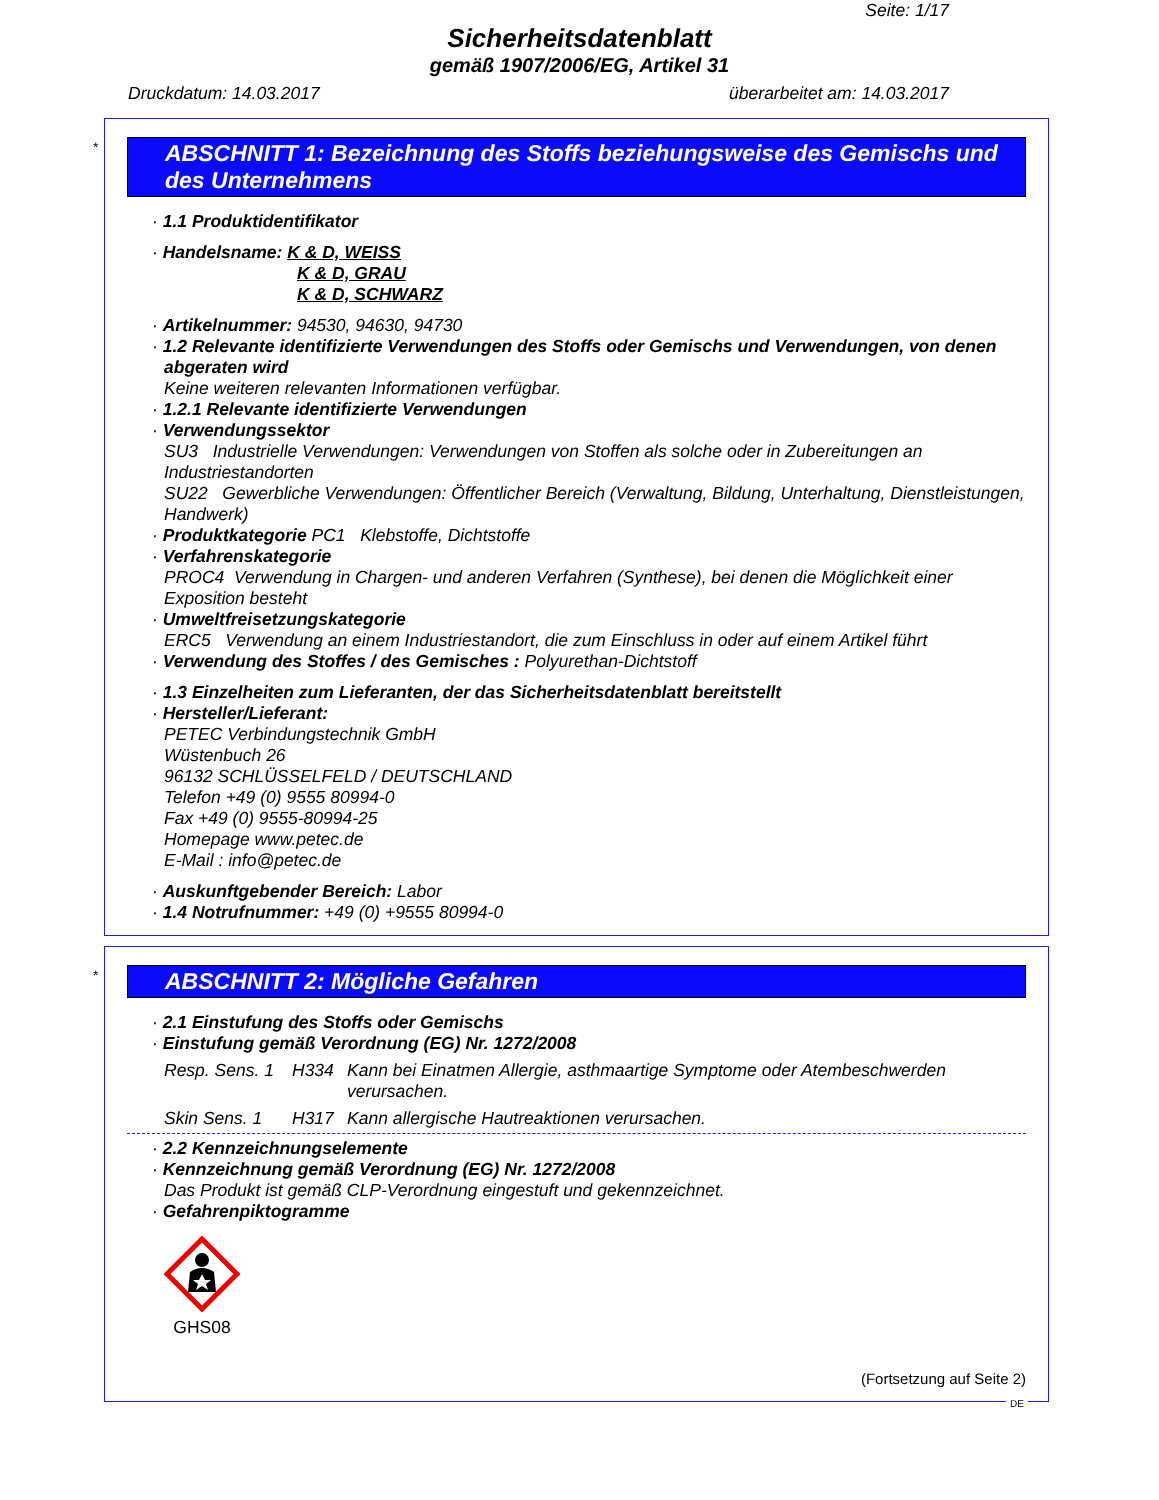Seite: 1/17
Sicherheitsdatenblatt
gemäß 1907/2006/EG, Artikel 31
Druckdatum: 14.03.2017 überarbeitet am: 14.03.2017
*
ABSCHNITT 1: Bezeichnung des Stoffs beziehungsweise des Gemischs und des Unternehmens
· 1.1 Produktidentifikator
· Handelsname: K & D, WEISS
K & D, GRAU
K & D, SCHWARZ
· Artikelnummer: 94530, 94630, 94730
· 1.2 Relevante identifizierte Verwendungen des Stoffs oder Gemischs und Verwendungen, von denen abgeraten wird
Keine weiteren relevanten Informationen verfügbar.
· 1.2.1 Relevante identifizierte Verwendungen
· Verwendungssektor
SU3 Industrielle Verwendungen: Verwendungen von Stoffen als solche oder in Zubereitungen an Industriestandorten
SU22 Gewerbliche Verwendungen: Öffentlicher Bereich (Verwaltung, Bildung, Unterhaltung, Dienstleistungen, Handwerk)
· Produktkategorie PC1 Klebstoffe, Dichtstoffe
· Verfahrenskategorie
PROC4 Verwendung in Chargen- und anderen Verfahren (Synthese), bei denen die Möglichkeit einer Exposition besteht
· Umweltfreisetzungskategorie
ERC5 Verwendung an einem Industriestandort, die zum Einschluss in oder auf einem Artikel führt
· Verwendung des Stoffes / des Gemisches : Polyurethan-Dichtstoff
· 1.3 Einzelheiten zum Lieferanten, der das Sicherheitsdatenblatt bereitstellt
· Hersteller/Lieferant:
PETEC Verbindungstechnik GmbH
Wüstenbuch 26
96132 SCHLÜSSELFELD / DEUTSCHLAND
Telefon +49 (0) 9555 80994-0
Fax +49 (0) 9555-80994-25
Homepage www.petec.de
E-Mail : info@petec.de
· Auskunftgebender Bereich: Labor
· 1.4 Notrufnummer: +49 (0) +9555 80994-0
*
ABSCHNITT 2: Mögliche Gefahren
· 2.1 Einstufung des Stoffs oder Gemischs
· Einstufung gemäß Verordnung (EG) Nr. 1272/2008
Resp. Sens. 1 H334 Kann bei Einatmen Allergie, asthmaartige Symptome oder Atembeschwerden verursachen.
Skin Sens. 1 H317 Kann allergische Hautreaktionen verursachen.
· 2.2 Kennzeichnungselemente
· Kennzeichnung gemäß Verordnung (EG) Nr. 1272/2008
Das Produkt ist gemäß CLP-Verordnung eingestuft und gekennzeichnet.
· Gefahrenpiktogramme
GHS08
(Fortsetzung auf Seite 2)
DE